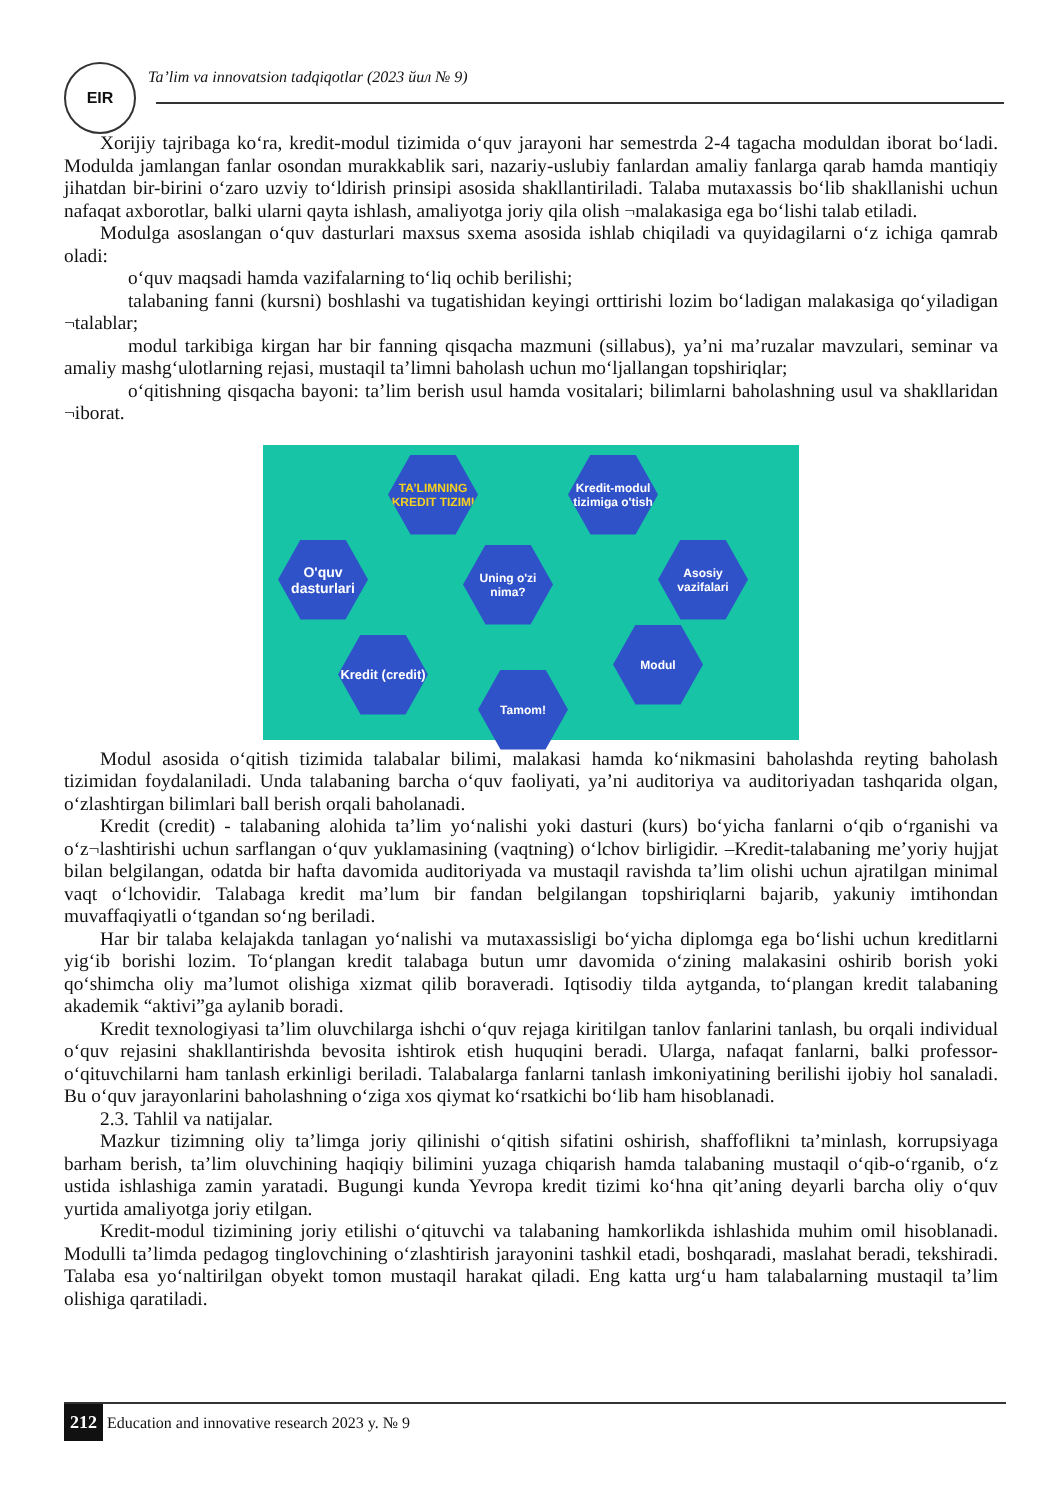EIR
Ta’lim va innovatsion tadqiqotlar (2023 йил № 9)
Xorijiy tajribaga ko‘ra, kredit-modul tizimida o‘quv jarayoni har semestrda 2-4 tagacha moduldan iborat bo‘ladi. Modulda jamlangan fanlar osondan murakkablik sari, nazariy-uslubiy fanlardan amaliy fanlarga qarab hamda mantiqiy jihatdan bir-birini o‘zaro uzviy to‘ldirish prinsipi asosida shakllantiriladi. Talaba mutaxassis bo‘lib shakllanishi uchun nafaqat axborotlar, balki ularni qayta ishlash, amaliyotga joriy qila olish ¬malakasiga ega bo‘lishi talab etiladi.
Modulga asoslangan o‘quv dasturlari maxsus sxema asosida ishlab chiqiladi va quyidagilarni o‘z ichiga qamrab oladi:
o‘quv maqsadi hamda vazifalarning to‘liq ochib berilishi;
talabaning fanni (kursni) boshlashi va tugatishidan keyingi orttirishi lozim bo‘ladigan malakasiga qo‘yiladigan ¬talablar;
modul tarkibiga kirgan har bir fanning qisqacha mazmuni (sillabus), ya’ni ma’ruzalar mavzulari, seminar va amaliy mashg‘ulotlarning rejasi, mustaqil ta’limni baholash uchun mo‘ljallangan topshiriqlar;
o‘qitishning qisqacha bayoni: ta’lim berish usul hamda vositalari; bilimlarni baholashning usul va shakllaridan ¬iborat.
TA’LIMNING KREDIT TIZIMI
Kredit-modul tizimiga o'tish
O'quv dasturlari
Uning o'zi nima?
Asosiy vazifalari
Kredit (credit)
Modul
Tamom!
Modul asosida o‘qitish tizimida talabalar bilimi, malakasi hamda ko‘nikmasini baholashda reyting baholash tizimidan foydalaniladi. Unda talabaning barcha o‘quv faoliyati, ya’ni auditoriya va auditoriyadan tashqarida olgan, o‘zlashtirgan bilimlari ball berish orqali baholanadi.
Kredit (credit) - talabaning alohida ta’lim yo‘nalishi yoki dasturi (kurs) bo‘yicha fanlarni o‘qib o‘rganishi va o‘z¬lashtirishi uchun sarflangan o‘quv yuklamasining (vaqtning) o‘lchov birligidir. –Kredit-talabaning me’yoriy hujjat bilan belgilangan, odatda bir hafta davomida auditoriyada va mustaqil ravishda ta’lim olishi uchun ajratilgan minimal vaqt o‘lchovidir. Talabaga kredit ma’lum bir fandan belgilangan topshiriqlarni bajarib, yakuniy imtihondan muvaffaqiyatli o‘tgandan so‘ng beriladi.
Har bir talaba kelajakda tanlagan yo‘nalishi va mutaxassisligi bo‘yicha diplomga ega bo‘lishi uchun kreditlarni yig‘ib borishi lozim. To‘plangan kredit talabaga butun umr davomida o‘zining malakasini oshirib borish yoki qo‘shimcha oliy ma’lumot olishiga xizmat qilib boraveradi. Iqtisodiy tilda aytganda, to‘plangan kredit talabaning akademik “aktivi”ga aylanib boradi.
Kredit texnologiyasi ta’lim oluvchilarga ishchi o‘quv rejaga kiritilgan tanlov fanlarini tanlash, bu orqali individual o‘quv rejasini shakllantirishda bevosita ishtirok etish huquqini beradi. Ularga, nafaqat fanlarni, balki professor-o‘qituvchilarni ham tanlash erkinligi beriladi. Talabalarga fanlarni tanlash imkoniyatining berilishi ijobiy hol sanaladi. Bu o‘quv jarayonlarini baholashning o‘ziga xos qiymat ko‘rsatkichi bo‘lib ham hisoblanadi.
2.3. Tahlil va natijalar.
Mazkur tizimning oliy ta’limga joriy qilinishi o‘qitish sifatini oshirish, shaffoflikni ta’minlash, korrupsiyaga barham berish, ta’lim oluvchining haqiqiy bilimini yuzaga chiqarish hamda talabaning mustaqil o‘qib-o‘rganib, o‘z ustida ishlashiga zamin yaratadi. Bugungi kunda Yevropa kredit tizimi ko‘hna qit’aning deyarli barcha oliy o‘quv yurtida amaliyotga joriy etilgan.
Kredit-modul tizimining joriy etilishi o‘qituvchi va talabaning hamkorlikda ishlashida muhim omil hisoblanadi. Modulli ta’limda pedagog tinglovchining o‘zlashtirish jarayonini tashkil etadi, boshqaradi, maslahat beradi, tekshiradi. Talaba esa yo‘naltirilgan obyekt tomon mustaqil harakat qiladi. Eng katta urg‘u ham talabalarning mustaqil ta’lim olishiga qaratiladi.
212 Education and innovative research 2023 y. № 9